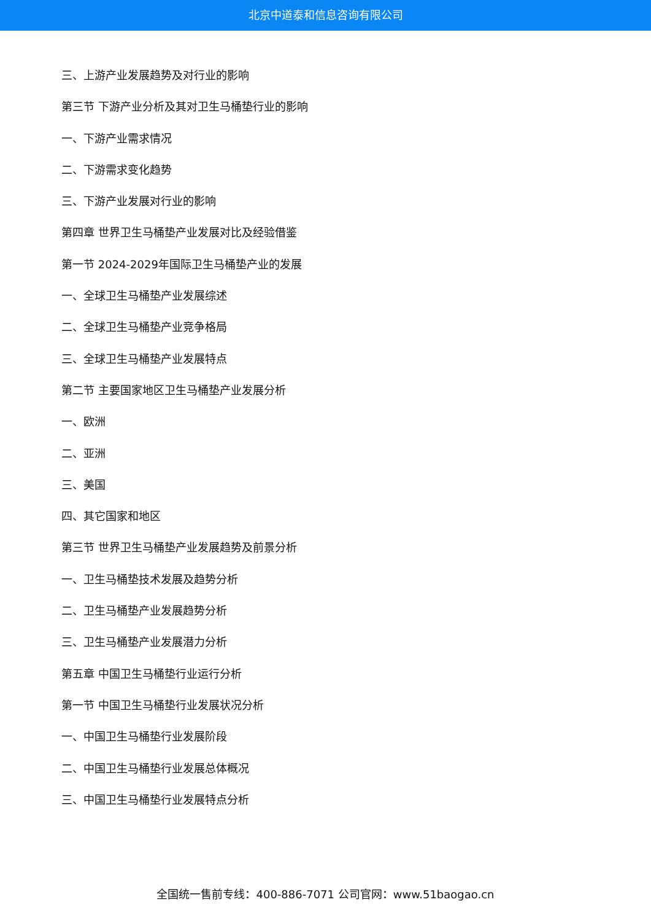北京中道泰和信息咨询有限公司
三、上游产业发展趋势及对行业的影响
第三节 下游产业分析及其对卫生马桶垫行业的影响
一、下游产业需求情况
二、下游需求变化趋势
三、下游产业发展对行业的影响
第四章 世界卫生马桶垫产业发展对比及经验借鉴
第一节 2024-2029年国际卫生马桶垫产业的发展
一、全球卫生马桶垫产业发展综述
二、全球卫生马桶垫产业竞争格局
三、全球卫生马桶垫产业发展特点
第二节 主要国家地区卫生马桶垫产业发展分析
一、欧洲
二、亚洲
三、美国
四、其它国家和地区
第三节 世界卫生马桶垫产业发展趋势及前景分析
一、卫生马桶垫技术发展及趋势分析
二、卫生马桶垫产业发展趋势分析
三、卫生马桶垫产业发展潜力分析
第五章 中国卫生马桶垫行业运行分析
第一节 中国卫生马桶垫行业发展状况分析
一、中国卫生马桶垫行业发展阶段
二、中国卫生马桶垫行业发展总体概况
三、中国卫生马桶垫行业发展特点分析
全国统一售前专线：400-886-7071 公司官网：www.51baogao.cn